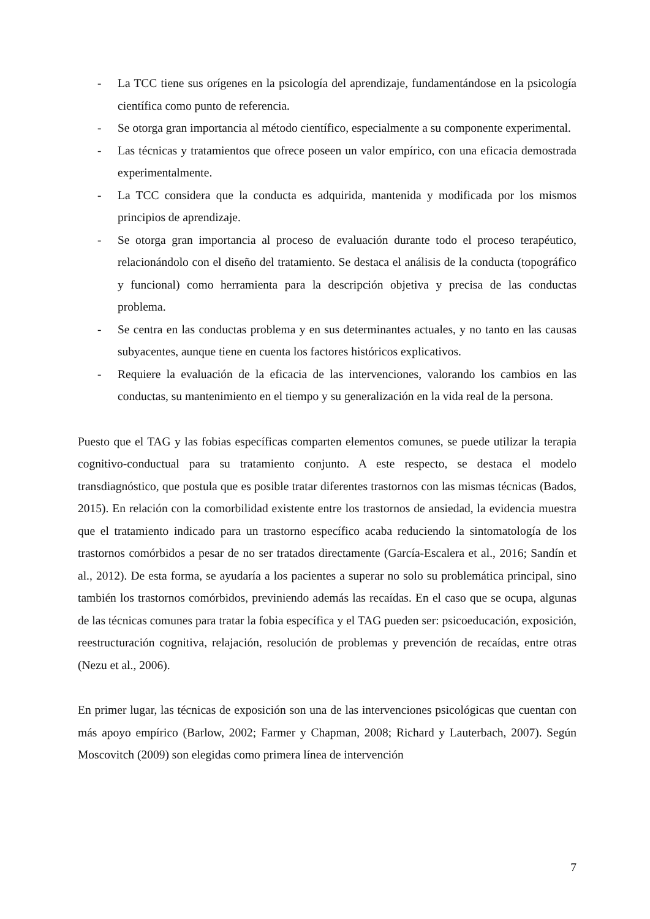- La TCC tiene sus orígenes en la psicología del aprendizaje, fundamentándose en la psicología científica como punto de referencia.
- Se otorga gran importancia al método científico, especialmente a su componente experimental.
- Las técnicas y tratamientos que ofrece poseen un valor empírico, con una eficacia demostrada experimentalmente.
- La TCC considera que la conducta es adquirida, mantenida y modificada por los mismos principios de aprendizaje.
- Se otorga gran importancia al proceso de evaluación durante todo el proceso terapéutico, relacionándolo con el diseño del tratamiento. Se destaca el análisis de la conducta (topográfico y funcional) como herramienta para la descripción objetiva y precisa de las conductas problema.
- Se centra en las conductas problema y en sus determinantes actuales, y no tanto en las causas subyacentes, aunque tiene en cuenta los factores históricos explicativos.
- Requiere la evaluación de la eficacia de las intervenciones, valorando los cambios en las conductas, su mantenimiento en el tiempo y su generalización en la vida real de la persona.
Puesto que el TAG y las fobias específicas comparten elementos comunes, se puede utilizar la terapia cognitivo-conductual para su tratamiento conjunto. A este respecto, se destaca el modelo transdiagnóstico, que postula que es posible tratar diferentes trastornos con las mismas técnicas (Bados, 2015). En relación con la comorbilidad existente entre los trastornos de ansiedad, la evidencia muestra que el tratamiento indicado para un trastorno específico acaba reduciendo la sintomatología de los trastornos comórbidos a pesar de no ser tratados directamente (García-Escalera et al., 2016; Sandín et al., 2012). De esta forma, se ayudaría a los pacientes a superar no solo su problemática principal, sino también los trastornos comórbidos, previniendo además las recaídas. En el caso que se ocupa, algunas de las técnicas comunes para tratar la fobia específica y el TAG pueden ser: psicoeducación, exposición, reestructuración cognitiva, relajación, resolución de problemas y prevención de recaídas, entre otras (Nezu et al., 2006).
En primer lugar, las técnicas de exposición son una de las intervenciones psicológicas que cuentan con más apoyo empírico (Barlow, 2002; Farmer y Chapman, 2008; Richard y Lauterbach, 2007). Según Moscovitch (2009) son elegidas como primera línea de intervención
7